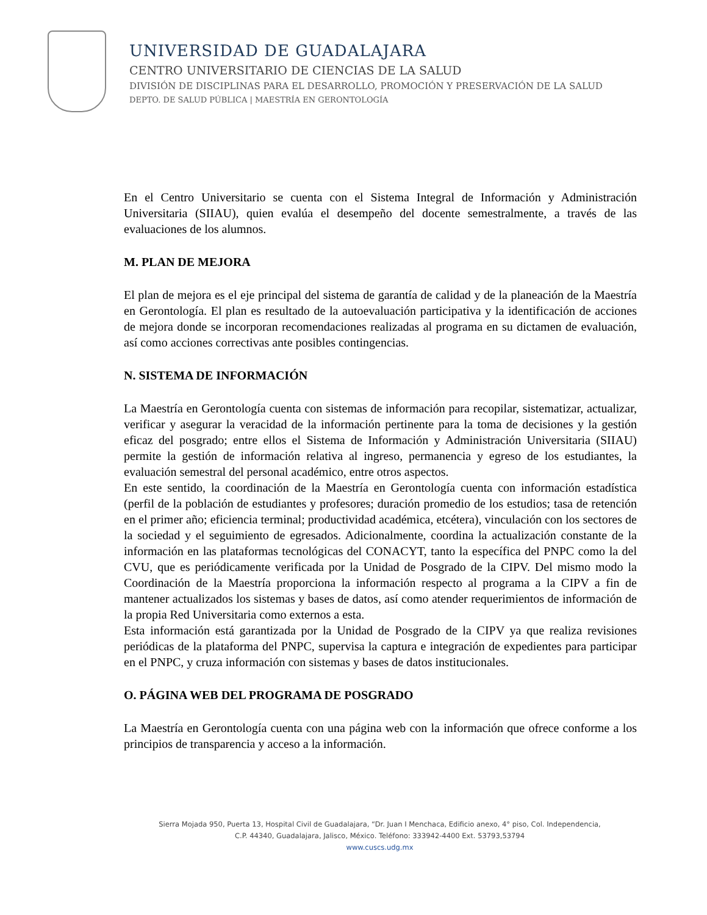UNIVERSIDAD DE GUADALAJARA
CENTRO UNIVERSITARIO DE CIENCIAS DE LA SALUD
DIVISIÓN DE DISCIPLINAS PARA EL DESARROLLO, PROMOCIÓN Y PRESERVACIÓN DE LA SALUD
DEPTO. DE SALUD PÚBLICA | MAESTRÍA EN GERONTOLOGÍA
En el Centro Universitario se cuenta con el Sistema Integral de Información y Administración Universitaria (SIIAU), quien evalúa el desempeño del docente semestralmente, a través de las evaluaciones de los alumnos.
M. PLAN DE MEJORA
El plan de mejora es el eje principal del sistema de garantía de calidad y de la planeación de la Maestría en Gerontología. El plan es resultado de la autoevaluación participativa y la identificación de acciones de mejora donde se incorporan recomendaciones realizadas al programa en su dictamen de evaluación, así como acciones correctivas ante posibles contingencias.
N. SISTEMA DE INFORMACIÓN
La Maestría en Gerontología cuenta con sistemas de información para recopilar, sistematizar, actualizar, verificar y asegurar la veracidad de la información pertinente para la toma de decisiones y la gestión eficaz del posgrado; entre ellos el Sistema de Información y Administración Universitaria (SIIAU) permite la gestión de información relativa al ingreso, permanencia y egreso de los estudiantes, la evaluación semestral del personal académico, entre otros aspectos.
En este sentido, la coordinación de la Maestría en Gerontología cuenta con información estadística (perfil de la población de estudiantes y profesores; duración promedio de los estudios; tasa de retención en el primer año; eficiencia terminal; productividad académica, etcétera), vinculación con los sectores de la sociedad y el seguimiento de egresados. Adicionalmente, coordina la actualización constante de la información en las plataformas tecnológicas del CONACYT, tanto la específica del PNPC como la del CVU, que es periódicamente verificada por la Unidad de Posgrado de la CIPV. Del mismo modo la Coordinación de la Maestría proporciona la información respecto al programa a la CIPV a fin de mantener actualizados los sistemas y bases de datos, así como atender requerimientos de información de la propia Red Universitaria como externos a esta.
Esta información está garantizada por la Unidad de Posgrado de la CIPV ya que realiza revisiones periódicas de la plataforma del PNPC, supervisa la captura e integración de expedientes para participar en el PNPC, y cruza información con sistemas y bases de datos institucionales.
O. PÁGINA WEB DEL PROGRAMA DE POSGRADO
La Maestría en Gerontología cuenta con una página web con la información que ofrece conforme a los principios de transparencia y acceso a la información.
Sierra Mojada 950, Puerta 13, Hospital Civil de Guadalajara, “Dr. Juan I Menchaca, Edificio anexo, 4° piso, Col. Independencia,
C.P. 44340, Guadalajara, Jalisco, México. Teléfono: 333942-4400 Ext. 53793,53794
www.cuscs.udg.mx